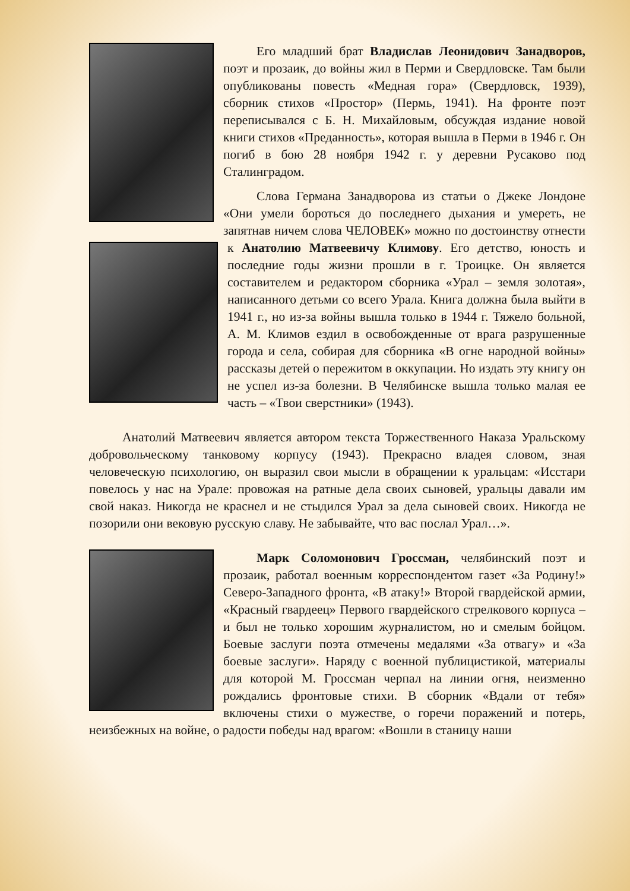Его младший брат Владислав Леонидович Занадворов, поэт и прозаик, до войны жил в Перми и Свердловске. Там были опубликованы повесть «Медная гора» (Свердловск, 1939), сборник стихов «Простор» (Пермь, 1941). На фронте поэт переписывался с Б. Н. Михайловым, обсуждая издание новой книги стихов «Преданность», которая вышла в Перми в 1946 г. Он погиб в бою 28 ноября 1942 г. у деревни Русаково под Сталинградом.
Слова Германа Занадворова из статьи о Джеке Лондоне «Они умели бороться до последнего дыхания и умереть, не запятнав ничем слова ЧЕЛОВЕК» можно по достоинству отнести к Анатолию Матвеевичу Климову. Его детство, юность и последние годы жизни прошли в г. Троицке. Он является составителем и редактором сборника «Урал – земля золотая», написанного детьми со всего Урала. Книга должна была выйти в 1941 г., но из-за войны вышла только в 1944 г. Тяжело больной, А. М. Климов ездил в освобожденные от врага разрушенные города и села, собирая для сборника «В огне народной войны» рассказы детей о пережитом в оккупации. Но издать эту книгу он не успел из-за болезни. В Челябинске вышла только малая ее часть – «Твои сверстники» (1943).
Анатолий Матвеевич является автором текста Торжественного Наказа Уральскому добровольческому танковому корпусу (1943). Прекрасно владея словом, зная человеческую психологию, он выразил свои мысли в обращении к уральцам: «Исстари повелось у нас на Урале: провожая на ратные дела своих сыновей, уральцы давали им свой наказ. Никогда не краснел и не стыдился Урал за дела сыновей своих. Никогда не позорили они вековую русскую славу. Не забывайте, что вас послал Урал…».
Марк Соломонович Гроссман, челябинский поэт и прозаик, работал военным корреспондентом газет «За Родину!» Северо-Западного фронта, «В атаку!» Второй гвардейской армии, «Красный гвардеец» Первого гвардейского стрелкового корпуса – и был не только хорошим журналистом, но и смелым бойцом. Боевые заслуги поэта отмечены медалями «За отвагу» и «За боевые заслуги». Наряду с военной публицистикой, материалы для которой М. Гроссман черпал на линии огня, неизменно рождались фронтовые стихи. В сборник «Вдали от тебя» включены стихи о мужестве, о горечи поражений и потерь, неизбежных на войне, о радости победы над врагом: «Вошли в станицу наши